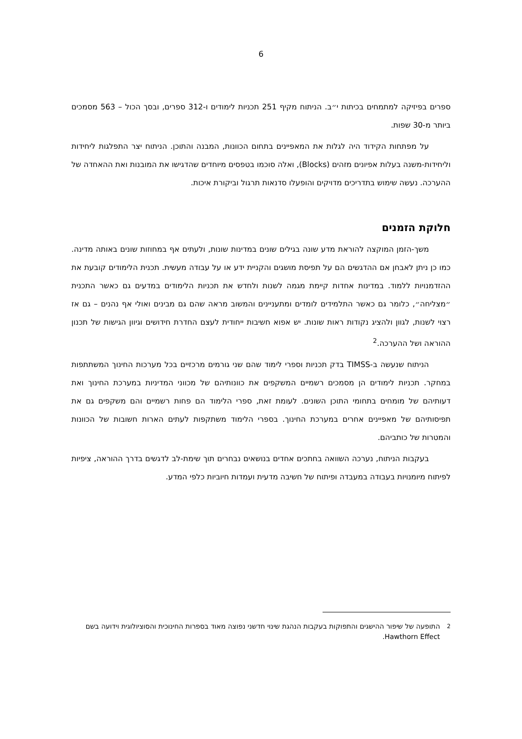6
ספרים בפיזיקה למתמחים בכיתות י״ב. הניתוח מקיף 251 תכניות לימודים ו-312 ספרים, ובסך הכול – 563 מסמכים ביותר מ-30 שפות.
על מפתחות הקידוד היה לגלות את המאפיינים בתחום הכוונות, המבנה והתוכן. הניתוח יצר התפלגות ליחידות וליחידות-משנה בעלות אפיונים מזהים (Blocks), ואלה סוכמו בטפסים מיוחדים שהדגישו את המובנות ואת ההאחדה של ההערכה. נעשה שימוש בתדריכים מדויקים והופעלו סדנאות תרגול וביקורת איכות.
חלוקת הזמנים
משך-הזמן המוקצה להוראת מדע שונה בגילים שונים במדינות שונות, ולעתים אף במחוזות שונים באותה מדינה. כמו כן ניתן לאבחן אם ההדגשים הם על תפיסת מושגים והקניית ידע או על עבודה מעשית. תכנית הלימודים קובעת את ההזדמנויות ללמוד. במדינות אחדות קיימת מגמה לשנות ולחדש את תכניות הלימודים במדעים גם כאשר התכנית ״מצליחה״, כלומר גם כאשר התלמידים לומדים ומתעניינים והמשוב מראה שהם גם מבינים ואולי אף נהנים – גם אז רצוי לשנות, לגוון ולהציג נקודות ראות שונות. יש אפוא חשיבות ייחודית לעצם החדרת חידושים וגיוון הגישות של תכנון ההוראה ושל ההערכה.<sup>2</sup>
הניתוח שנעשה ב-TIMSS בדק תכניות וספרי לימוד שהם שני גורמים מרכזיים בכל מערכות החינוך המשתתפות במחקר. תכניות לימודים הן מסמכים רשמיים המשקפים את כוונותיהם של מכווני המדיניות במערכת החינוך ואת דעותיהם של מומחים בתחומי התוכן השונים. לעומת זאת, ספרי הלימוד הם פחות רשמיים והם משקפים גם את תפיסותיהם של מאפיינים אחרים במערכת החינוך. בספרי הלימוד משתקפות לעתים הארות חשובות של הכוונות והמטרות של כותביהם.
בעקבות הניתוח, נערכה השוואה בחתכים אחדים בנושאים נבחרים תוך שימת-לב לדגשים בדרך ההוראה, ציפיות לפיתוח מיומנויות בעבודה במעבדה ופיתוח של חשיבה מדעית ועמדות חיוביות כלפי המדע.
<sup>2</sup> התופעה של שיפור ההישגים והתפוקות בעקבות הנהגת שינוי חדשני נפוצה מאוד בספרות החינוכית והסוציולוגית וידועה בשם Hawthorn Effect.